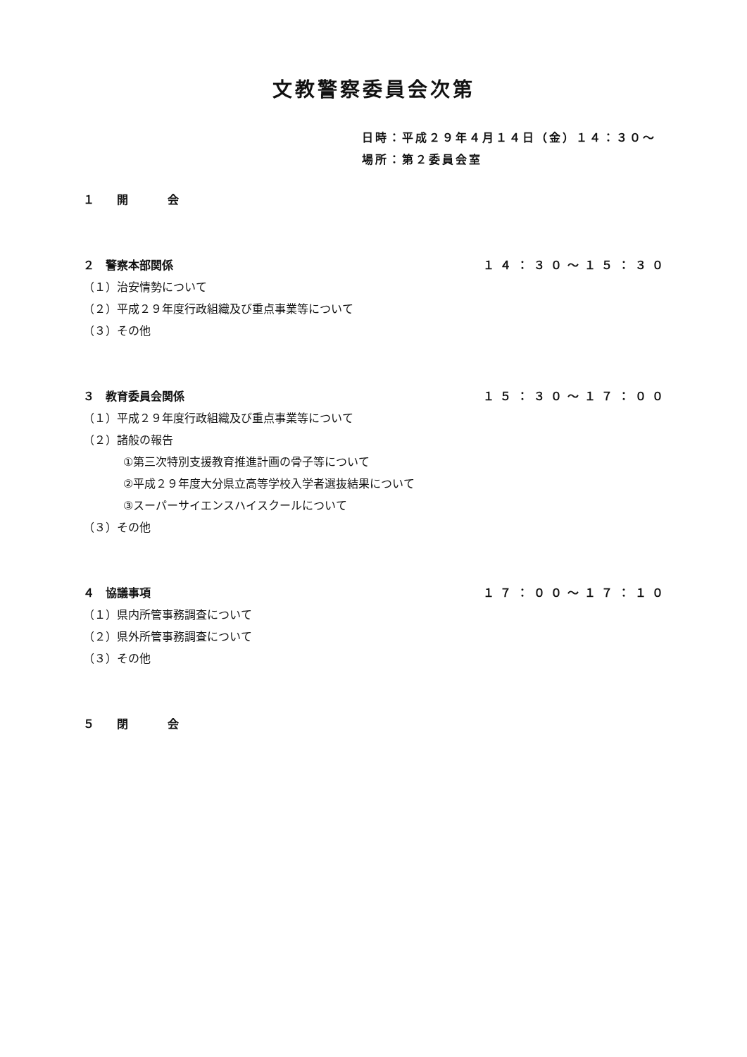文教警察委員会次第
日時：平成２９年４月１４日（金）１４：３０～
場所：第２委員会室
１　開　　会
２　警察本部関係 １４：３０～１５：３０
（１）治安情勢について
（２）平成２９年度行政組織及び重点事業等について
（３）その他
３　教育委員会関係 １５：３０～１７：００
（１）平成２９年度行政組織及び重点事業等について
（２）諸般の報告
①第三次特別支援教育推進計画の骨子等について
②平成２９年度大分県立高等学校入学者選抜結果について
③スーパーサイエンスハイスクールについて
（３）その他
４　協議事項 １７：００～１７：１０
（１）県内所管事務調査について
（２）県外所管事務調査について
（３）その他
５　閉　　会